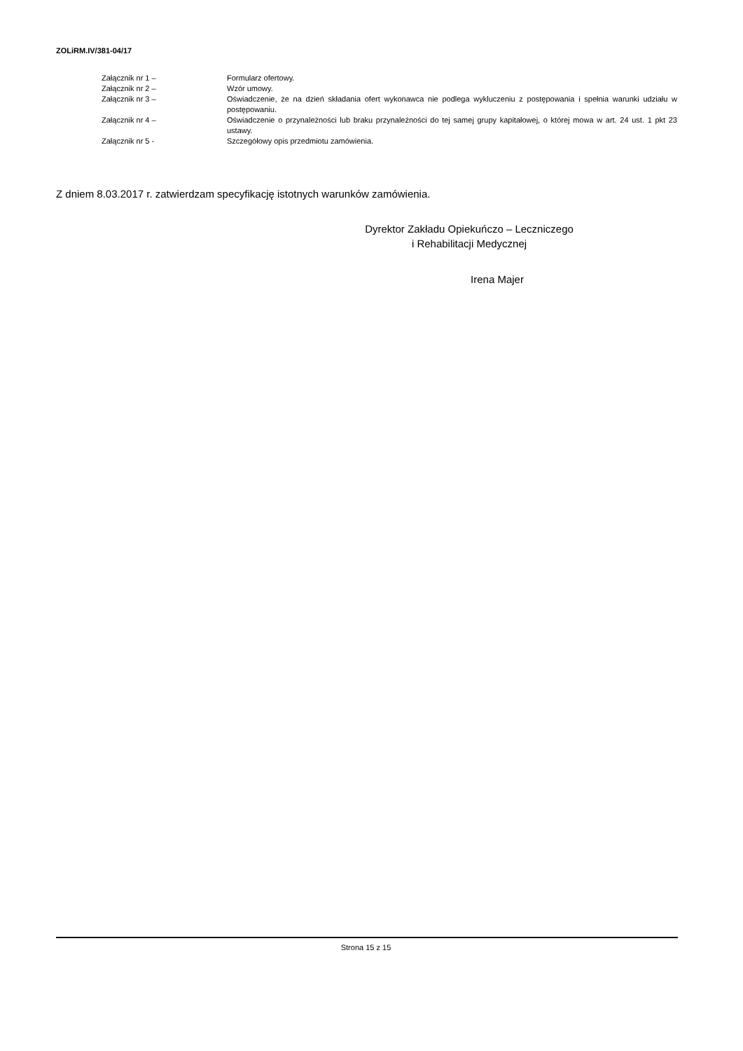ZOLiRM.IV/381-04/17
Załącznik nr 1 – Formularz ofertowy.
Załącznik nr 2 – Wzór umowy.
Załącznik nr 3 – Oświadczenie, że na dzień składania ofert wykonawca nie podlega wykluczeniu z postępowania i spełnia warunki udziału w postępowaniu.
Załącznik nr 4 – Oświadczenie o przynależności lub braku przynależności do tej samej grupy kapitałowej, o której mowa w art. 24 ust. 1 pkt 23 ustawy.
Załącznik nr 5 - Szczegółowy opis przedmiotu zamówienia.
Z dniem 8.03.2017 r. zatwierdzam specyfikację istotnych warunków zamówienia.
Dyrektor Zakładu Opiekuńczo – Leczniczego
i Rehabilitacji Medycznej
Irena Majer
Strona 15 z 15